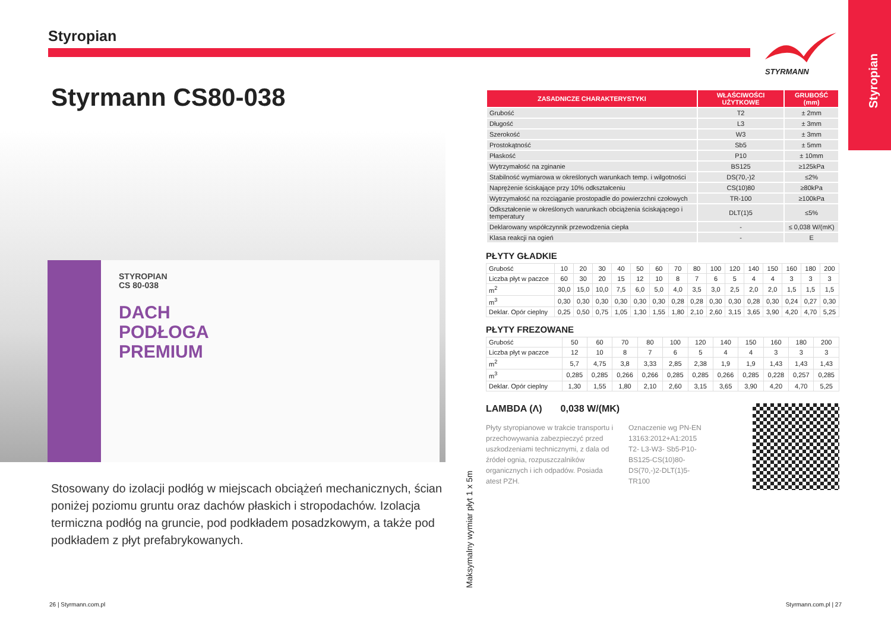Styropian
STYRMANN
Styropian
Styrmann CS80-038
STYROPIAN
CS 80-038
DACH
PODŁOGA
PREMIUM
Stosowany do izolacji podłóg w miejscach obciążeń mechanicznych, ścian poniżej poziomu gruntu oraz dachów płaskich i stropodachów. Izolacja termiczna podłóg na gruncie, pod podkładem posadzkowym, a także pod podkładem z płyt prefabrykowanych.
Maksymalny wymiar płyt 1 x 5m
| ZASADNICZE CHARAKTERYSTYKI | WŁAŚCIWOŚCI UŻYTKOWE | GRUBOŚĆ (mm) |
| --- | --- | --- |
| Grubość | T2 | ± 2mm |
| Długość | L3 | ± 3mm |
| Szerokość | W3 | ± 3mm |
| Prostokątność | Sb5 | ± 5mm |
| Płaskość | P10 | ± 10mm |
| Wytrzymałość na zginanie | BS125 | ≥125kPa |
| Stabilność wymiarowa w określonych warunkach temp. i wilgotności | DS(70,-)2 | ≤2% |
| Naprężenie ściskające przy 10% odkształceniu | CS(10)80 | ≥80kPa |
| Wytrzymałość na rozciąganie prostopadle do powierzchni czołowych | TR-100 | ≥100kPa |
| Odkształcenie w określonych warunkach obciążenia ściskającego i temperatury | DLT(1)5 | ≤5% |
| Deklarowany współczynnik przewodzenia ciepła | - | ≤ 0,038 W/(mK) |
| Klasa reakcji na ogień | - | E |
PŁYTY GŁADKIE
| Grubość | 10 | 20 | 30 | 40 | 50 | 60 | 70 | 80 | 100 | 120 | 140 | 150 | 160 | 180 | 200 |
| Liczba płyt w paczce | 60 | 30 | 20 | 15 | 12 | 10 | 8 | 7 | 6 | 5 | 4 | 4 | 3 | 3 | 3 |
| m<sup>2</sup> | 30,0 | 15,0 | 10,0 | 7,5 | 6,0 | 5,0 | 4,0 | 3,5 | 3,0 | 2,5 | 2,0 | 2,0 | 1,5 | 1,5 | 1,5 |
| m<sup>3</sup> | 0,30 | 0,30 | 0,30 | 0,30 | 0,30 | 0,30 | 0,28 | 0,28 | 0,30 | 0,30 | 0,28 | 0,30 | 0,24 | 0,27 | 0,30 |
| Deklar. Opór cieplny | 0,25 | 0,50 | 0,75 | 1,05 | 1,30 | 1,55 | 1,80 | 2,10 | 2,60 | 3,15 | 3,65 | 3,90 | 4,20 | 4,70 | 5,25 |
PŁYTY FREZOWANE
| Grubość | 50 | 60 | 70 | 80 | 100 | 120 | 140 | 150 | 160 | 180 | 200 |
| Liczba płyt w paczce | 12 | 10 | 8 | 7 | 6 | 5 | 4 | 4 | 3 | 3 | 3 |
| m<sup>2</sup> | 5,7 | 4,75 | 3,8 | 3,33 | 2,85 | 2,38 | 1,9 | 1,9 | 1,43 | 1,43 | 1,43 |
| m<sup>3</sup> | 0,285 | 0,285 | 0,266 | 0,266 | 0,285 | 0,285 | 0,266 | 0,285 | 0,228 | 0,257 | 0,285 |
| Deklar. Opór cieplny | 1,30 | 1,55 | 1,80 | 2,10 | 2,60 | 3,15 | 3,65 | 3,90 | 4,20 | 4,70 | 5,25 |
LAMBDA (Λ) 0,038 W/(MK)
Płyty styropianowe w trakcie transportu i przechowywania zabezpieczyć przed uszkodzeniami technicznymi, z dala od źródeł ognia, rozpuszczalników organicznych i ich odpadów. Posiada atest PZH.
Oznaczenie wg PN-EN 13163:2012+A1:2015 T2- L3-W3- Sb5-P10-BS125-CS(10)80-DS(70,-)2-DLT(1)5-TR100
26 | Styrmann.com.pl Styrmann.com.pl | 27